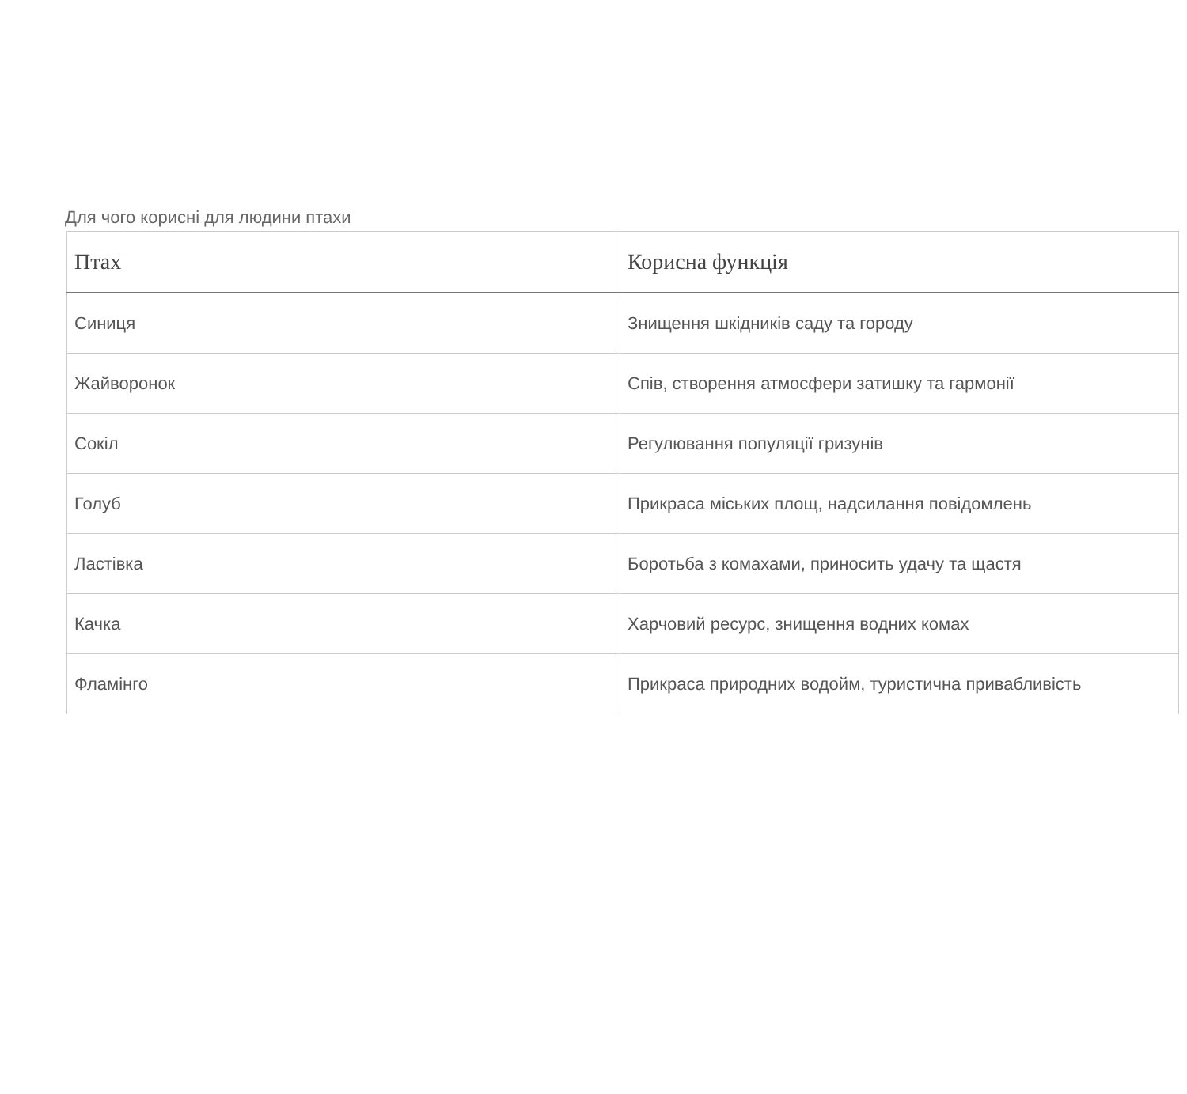Для чого корисні для людини птахи
| Птах | Корисна функція |
| --- | --- |
| Синиця | Знищення шкідників саду та городу |
| Жайворонок | Спів, створення атмосфери затишку та гармонії |
| Сокіл | Регулювання популяції гризунів |
| Голуб | Прикраса міських площ, надсилання повідомлень |
| Ластівка | Боротьба з комахами, приносить удачу та щастя |
| Качка | Харчовий ресурс, знищення водних комах |
| Фламінго | Прикраса природних водойм, туристична привабливість |